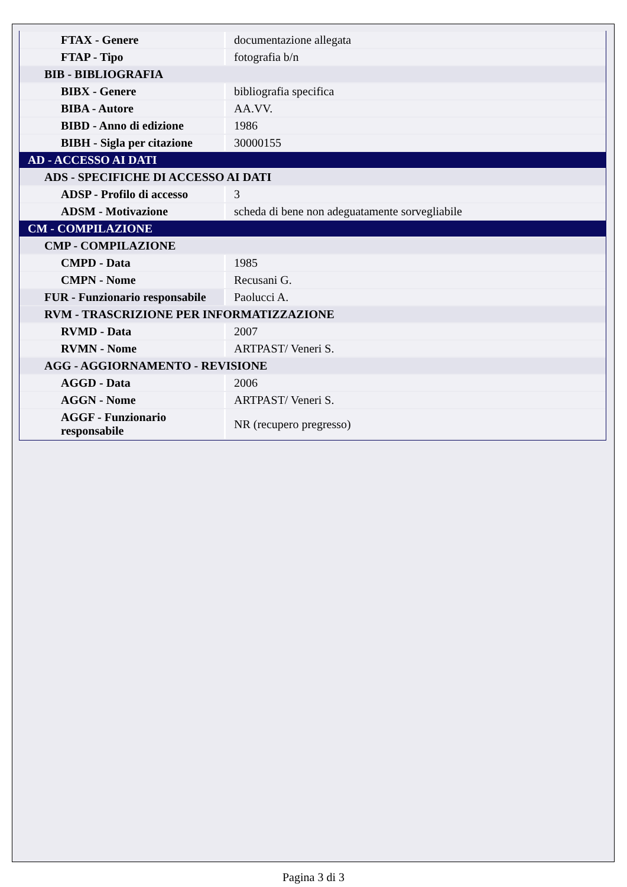| FTAX - Genere | documentazione allegata |
| FTAP - Tipo | fotografia b/n |
| BIB - BIBLIOGRAFIA | |
| BIBX - Genere | bibliografia specifica |
| BIBA - Autore | AA.VV. |
| BIBD - Anno di edizione | 1986 |
| BIBH - Sigla per citazione | 30000155 |
| AD - ACCESSO AI DATI | |
| ADS - SPECIFICHE DI ACCESSO AI DATI | |
| ADSP - Profilo di accesso | 3 |
| ADSM - Motivazione | scheda di bene non adeguatamente sorvegliabile |
| CM - COMPILAZIONE | |
| CMP - COMPILAZIONE | |
| CMPD - Data | 1985 |
| CMPN - Nome | Recusani G. |
| FUR - Funzionario responsabile | Paolucci A. |
| RVM - TRASCRIZIONE PER INFORMATIZZAZIONE | |
| RVMD - Data | 2007 |
| RVMN - Nome | ARTPAST/ Veneri S. |
| AGG - AGGIORNAMENTO - REVISIONE | |
| AGGD - Data | 2006 |
| AGGN - Nome | ARTPAST/ Veneri S. |
| AGGF - Funzionario responsabile | NR (recupero pregresso) |
Pagina 3 di 3